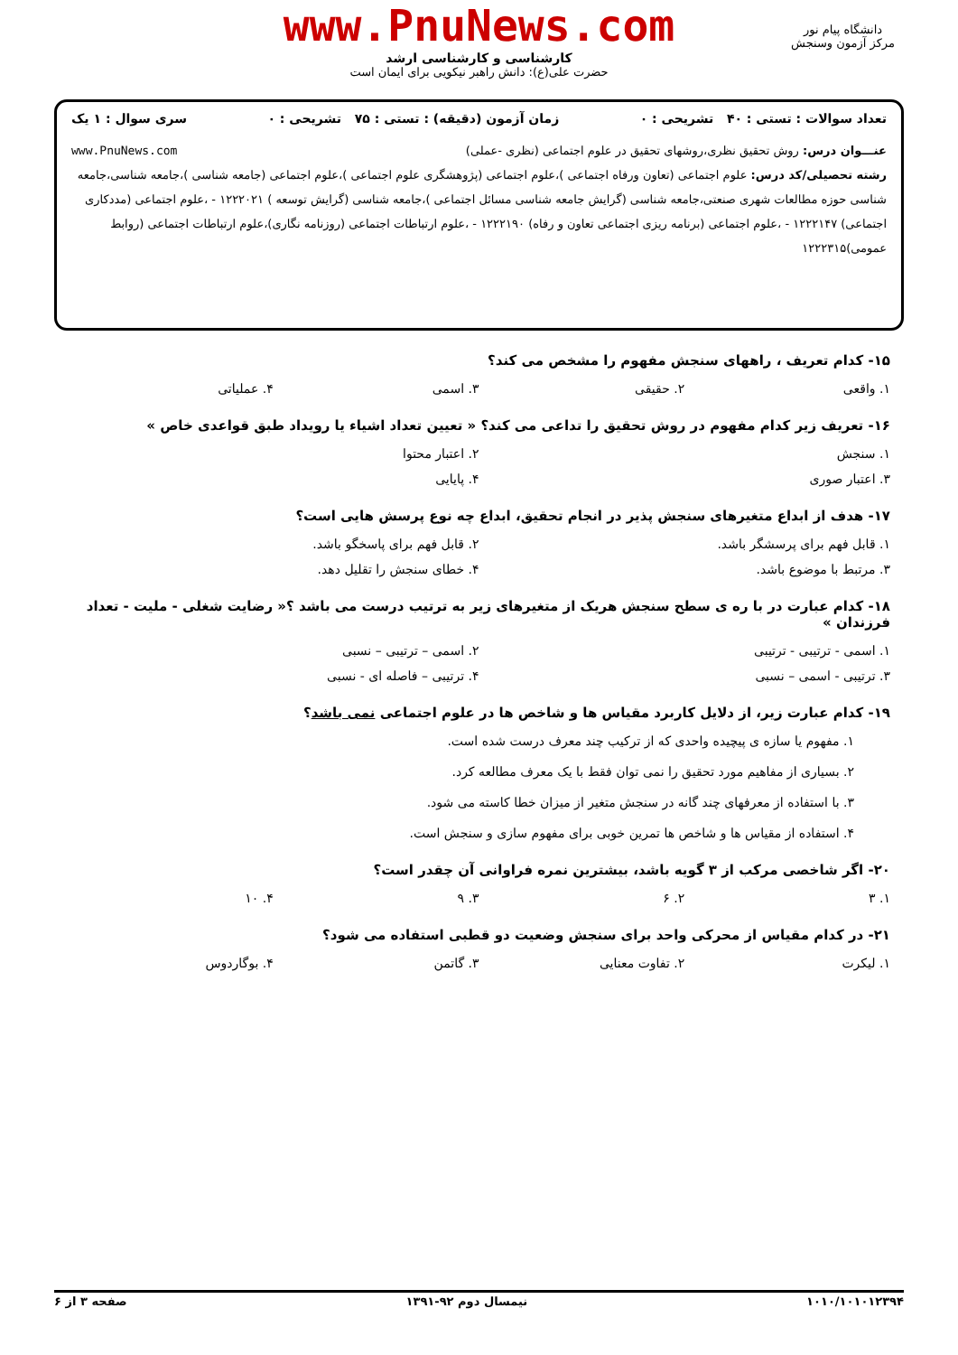www.PnuNews.com
کارشناسی و کارشناسی ارشد
حضرت علی(ع): دانش راهبر نیکویی برای ایمان است
دانشگاه پیام نور
مرکز آزمون وسنجش
تعداد سوالات : تستی : ۴۰ تشریحی : ۰ زمان آزمون (دقیقه) : تستی : ۷۵ تشریحی : ۰ سری سوال : ۱ یک
عنـــوان درس: روش تحقیق نظری،روشهای تحقیق در علوم اجتماعی (نظری -عملی) www.PnuNews.com
رشته تحصیلی/کد درس: علوم اجتماعی (تعاون ورفاه اجتماعی )،علوم اجتماعی (پژوهشگری علوم اجتماعی )،علوم اجتماعی (جامعه شناسی )،جامعه شناسی،جامعه شناسی حوزه مطالعات شهری صنعتی،جامعه شناسی (گرایش جامعه شناسی مسائل اجتماعی )،جامعه شناسی (گرایش توسعه ) ۱۲۲۲۰۲۱ - ،علوم اجتماعی (مددکاری اجتماعی) ۱۲۲۲۱۴۷ - ،علوم اجتماعی (برنامه ریزی اجتماعی تعاون و رفاه) ۱۲۲۲۱۹۰ - ،علوم ارتباطات اجتماعی (روزنامه نگاری)،علوم ارتباطات اجتماعی (روابط عمومی)۱۲۲۲۳۱۵
۱۵- کدام تعریف ، راههای سنجش مفهوم را مشخص می کند؟
۱. واقعی ۲. حقیقی ۳. اسمی ۴. عملیاتی
۱۶- تعریف زیر کدام مفهوم در روش تحقیق را تداعی می کند؟ « تعیین تعداد اشیاء یا رویداد طبق قواعدی خاص »
۱. سنجش ۲. اعتبار محتوا
۳. اعتبار صوری ۴. پایایی
۱۷- هدف از ابداع متغیرهای سنجش پذیر در انجام تحقیق، ابداع چه نوع پرسش هایی است؟
۱. قابل فهم برای پرسشگر باشد. ۲. قابل فهم برای پاسخگو باشد.
۳. مرتبط با موضوع باشد. ۴. خطای سنجش را تقلیل دهد.
۱۸- کدام عبارت در با ره ی سطح سنجش هریک از متغیرهای زیر به ترتیب درست می باشد ؟« رضایت شغلی - ملیت - تعداد فرزندان »
۱. اسمی - ترتیبی - ترتیبی ۲. اسمی – ترتیبی – نسبی
۳. ترتیبی - اسمی – نسبی ۴. ترتیبی – فاصله ای - نسبی
۱۹- کدام عبارت زیر، از دلایل کاربرد مقیاس ها و شاخص ها در علوم اجتماعی نمی باشد؟
۱. مفهوم یا سازه ی پیچیده واحدی که از ترکیب چند معرف درست شده است.
۲. بسیاری از مفاهیم مورد تحقیق را نمی توان فقط با یک معرف مطالعه کرد.
۳. با استفاده از معرفهای چند گانه در سنجش متغیر از میزان خطا کاسته می شود.
۴. استفاده از مقیاس ها و شاخص ها تمرین خوبی برای مفهوم سازی و سنجش است.
۲۰- اگر شاخصی مرکب از ۳ گویه باشد، بیشترین نمره فراوانی آن چقدر است؟
۱. ۳ ۲. ۶ ۳. ۹ ۴. ۱۰
۲۱- در کدام مقیاس از محرکی واحد برای سنجش وضعیت دو قطبی استفاده می شود؟
۱. لیکرت ۲. تفاوت معنایی ۳. گاتمن ۴. بوگاردوس
۱۰۱۰/۱۰۱۰۱۲۳۹۴ نیمسال دوم ۹۲-۱۳۹۱ صفحه ۳ از ۶